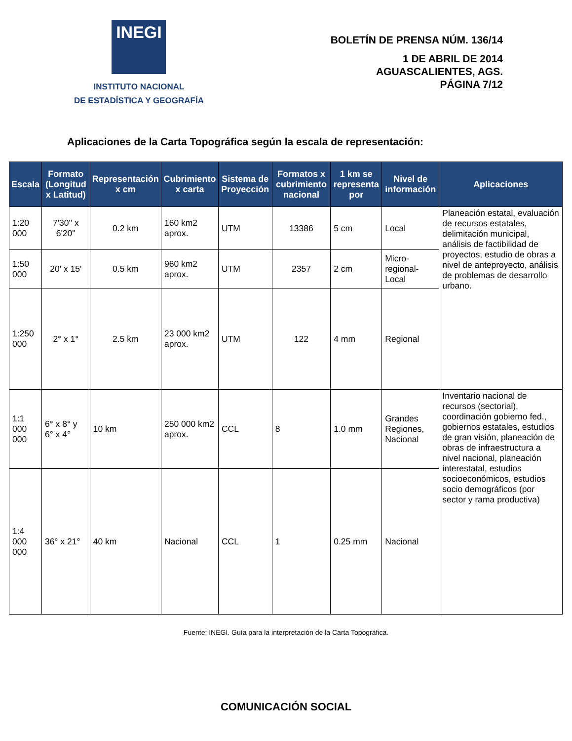INEGI
INSTITUTO NACIONAL
DE ESTADÍSTICA Y GEOGRAFÍA
BOLETÍN DE PRENSA NÚM. 136/14
1 DE ABRIL DE 2014
AGUASCALIENTES, AGS.
PÁGINA 7/12
Aplicaciones de la Carta Topográfica según la escala de representación:
| Escala | Formato (Longitud x Latitud) | Representación x cm | Cubrimiento x carta | Sistema de Proyección | Formatos x cubrimiento nacional | 1 km se representa por | Nivel de información | Aplicaciones |
| --- | --- | --- | --- | --- | --- | --- | --- | --- |
| 1:20 000 | 7'30'' x 6'20'' | 0.2 km | 160 km2 aprox. | UTM | 13386 | 5 cm | Local | Planeación estatal, evaluación de recursos estatales, delimitación municipal, análisis de factibilidad de proyectos, estudio de obras a nivel de anteproyecto, análisis de problemas de desarrollo urbano. |
| 1:50 000 | 20' x 15' | 0.5 km | 960 km2 aprox. | UTM | 2357 | 2 cm | Micro-regional-Local | |
| 1:250 000 | 2° x 1° | 2.5 km | 23 000 km2 aprox. | UTM | 122 | 4 mm | Regional | |
| 1:1 000 000 | 6° x 8° y 6° x 4° | 10 km | 250 000 km2 aprox. | CCL | 8 | 1.0 mm | Grandes Regiones, Nacional | Inventario nacional de recursos (sectorial), coordinación gobierno fed., gobiernos estatales, estudios de gran visión, planeación de obras de infraestructura a nivel nacional, planeación interestatal, estudios socioeconómicos, estudios socio demográficos (por sector y rama productiva) |
| 1:4 000 000 | 36° x 21° | 40 km | Nacional | CCL | 1 | 0.25 mm | Nacional | |
Fuente: INEGI. Guía para la interpretación de la Carta Topográfica.
COMUNICACIÓN SOCIAL